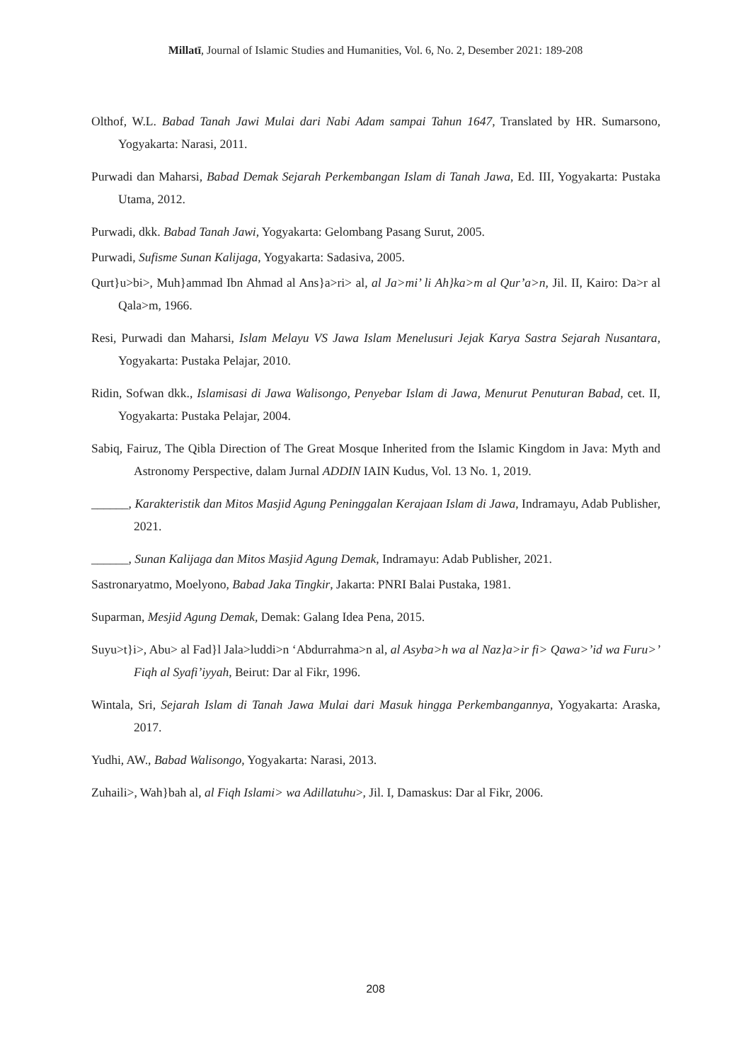Millatī, Journal of Islamic Studies and Humanities, Vol. 6, No. 2, Desember 2021: 189-208
Olthof, W.L. Babad Tanah Jawi Mulai dari Nabi Adam sampai Tahun 1647, Translated by HR. Sumarsono, Yogyakarta: Narasi, 2011.
Purwadi dan Maharsi, Babad Demak Sejarah Perkembangan Islam di Tanah Jawa, Ed. III, Yogyakarta: Pustaka Utama, 2012.
Purwadi, dkk. Babad Tanah Jawi, Yogyakarta: Gelombang Pasang Surut, 2005.
Purwadi, Sufisme Sunan Kalijaga, Yogyakarta: Sadasiva, 2005.
Qurt}u>bi>, Muh}ammad Ibn Ahmad al Ans}a>ri> al, al Ja>mi’ li Ah}ka>m al Qur’a>n, Jil. II, Kairo: Da>r al Qala>m, 1966.
Resi, Purwadi dan Maharsi, Islam Melayu VS Jawa Islam Menelusuri Jejak Karya Sastra Sejarah Nusantara, Yogyakarta: Pustaka Pelajar, 2010.
Ridin, Sofwan dkk., Islamisasi di Jawa Walisongo, Penyebar Islam di Jawa, Menurut Penuturan Babad, cet. II, Yogyakarta: Pustaka Pelajar, 2004.
Sabiq, Fairuz, The Qibla Direction of The Great Mosque Inherited from the Islamic Kingdom in Java: Myth and Astronomy Perspective, dalam Jurnal ADDIN IAIN Kudus, Vol. 13 No. 1, 2019.
______, Karakteristik dan Mitos Masjid Agung Peninggalan Kerajaan Islam di Jawa, Indramayu, Adab Publisher, 2021.
______, Sunan Kalijaga dan Mitos Masjid Agung Demak, Indramayu: Adab Publisher, 2021.
Sastronaryatmo, Moelyono, Babad Jaka Tingkir, Jakarta: PNRI Balai Pustaka, 1981.
Suparman, Mesjid Agung Demak, Demak: Galang Idea Pena, 2015.
Suyu>t}i>, Abu> al Fad}l Jala>luddi>n ‘Abdurrahma>n al, al Asyba>h wa al Naz}a>ir fi> Qawa>’id wa Furu>’ Fiqh al Syafi’iyyah, Beirut: Dar al Fikr, 1996.
Wintala, Sri, Sejarah Islam di Tanah Jawa Mulai dari Masuk hingga Perkembangannya, Yogyakarta: Araska, 2017.
Yudhi, AW., Babad Walisongo, Yogyakarta: Narasi, 2013.
Zuhaili>, Wah}bah al, al Fiqh Islami> wa Adillatuhu>, Jil. I, Damaskus: Dar al Fikr, 2006.
208